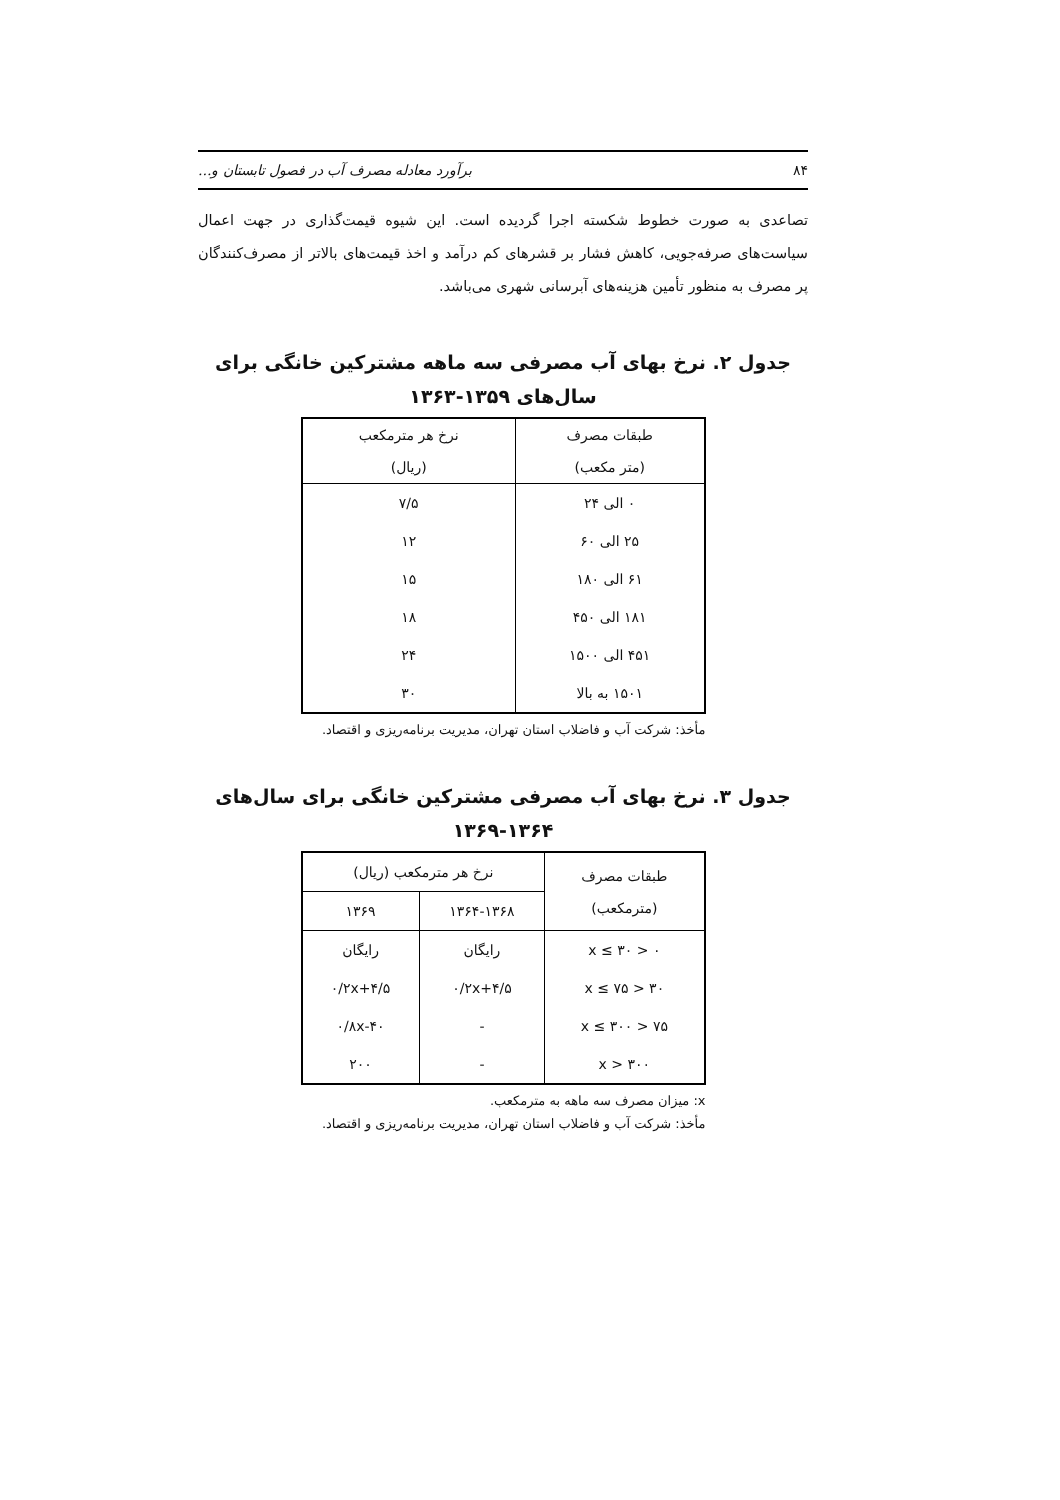۸۴ برآورد معادله مصرف آب در فصول تابستان و...
تصاعدی به صورت خطوط شکسته اجرا گردیده است. این شیوه قیمت‌گذاری در جهت اعمال سیاست‌های صرفه‌جویی، کاهش فشار بر قشرهای کم درآمد و اخذ قیمت‌های بالاتر از مصرف‌کنندگان پر مصرف به منظور تأمین هزینه‌های آبرسانی شهری می‌باشد.
جدول ۲. نرخ بهای آب مصرفی سه ماهه مشترکین خانگی برای
سال‌های ۱۳۵۹-۱۳۶۳
| طبقات مصرف (متر مکعب) | نرخ هر مترمکعب (ریال) |
| --- | --- |
| ۰ الی ۲۴ | ۷/۵ |
| ۲۵ الی ۶۰ | ۱۲ |
| ۶۱ الی ۱۸۰ | ۱۵ |
| ۱۸۱ الی ۴۵۰ | ۱۸ |
| ۴۵۱ الی ۱۵۰۰ | ۲۴ |
| ۱۵۰۱ به بالا | ۳۰ |
مأخذ: شرکت آب و فاضلاب استان تهران، مدیریت برنامه‌ریزی و اقتصاد.
جدول ۳. نرخ بهای آب مصرفی مشترکین خانگی برای سال‌های ۱۳۶۴-۱۳۶۹
| طبقات مصرف (مترمکعب) | نرخ هر مترمکعب (ریال) | |
| --- | --- | --- |
| | ۱۳۶۴-۱۳۶۸ | ۱۳۶۹ |
| ۰ < x ≤ ۳۰ | رایگان | رایگان |
| ۳۰ < x ≤ ۷۵ | ۰/۲x+۴/۵ | ۰/۲x+۴/۵ |
| ۷۵ < x ≤ ۳۰۰ | - | ۰/۸x-۴۰ |
| ۳۰۰ < x | - | ۲۰۰ |
x: میزان مصرف سه ماهه به مترمکعب.
مأخذ: شرکت آب و فاضلاب استان تهران، مدیریت برنامه‌ریزی و اقتصاد.